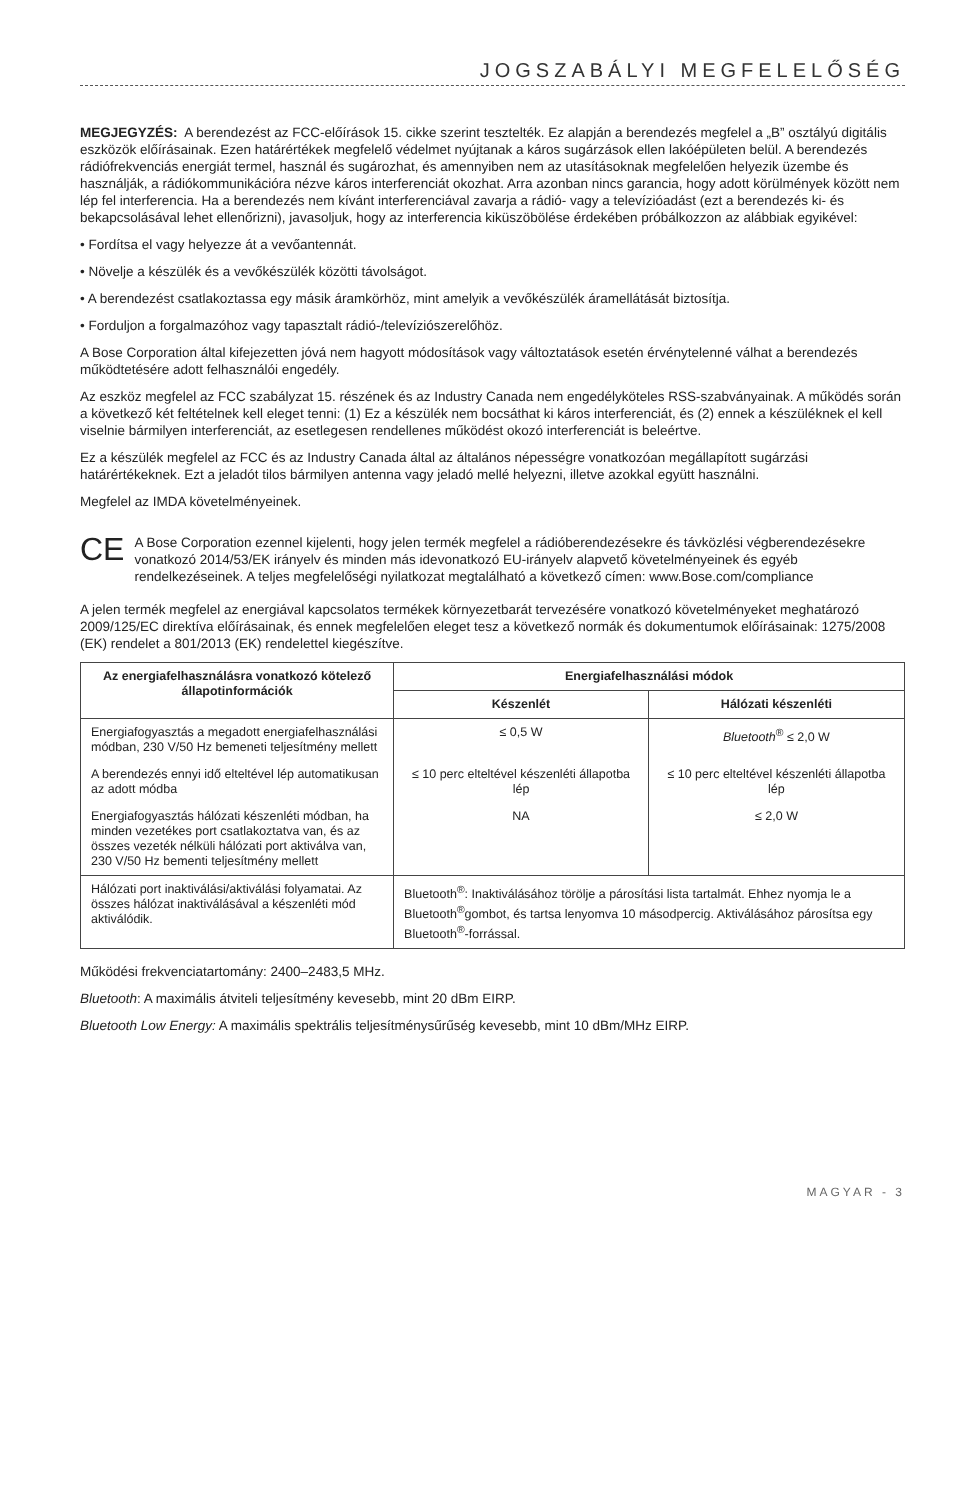JOGSZABÁLYI MEGFELELŐSÉG
MEGJEGYZÉS: A berendezést az FCC-előírások 15. cikke szerint tesztelték. Ez alapján a berendezés megfelel a „B” osztályú digitális eszközök előírásainak. Ezen határértékek megfelelő védelmet nyújtanak a káros sugárzások ellen lakóépületen belül. A berendezés rádiófrekvenciás energiát termel, használ és sugározhat, és amennyiben nem az utasításoknak megfelelően helyezik üzembe és használják, a rádiókommunikációra nézve káros interferenciát okozhat. Arra azonban nincs garancia, hogy adott körülmények között nem lép fel interferencia. Ha a berendezés nem kívánt interferenciával zavarja a rádió- vagy a televízióadást (ezt a berendezés ki- és bekapcsolásával lehet ellenőrizni), javasoljuk, hogy az interferencia kiküszöbölése érdekében próbálkozzon az alábbiak egyikével:
• Fordítsa el vagy helyezze át a vevőantennát.
• Növelje a készülék és a vevőkészülék közötti távolságot.
• A berendezést csatlakoztassa egy másik áramkörhöz, mint amelyik a vevőkészülék áramellátását biztosítja.
• Forduljon a forgalmazóhoz vagy tapasztalt rádió-/televíziószerelőhöz.
A Bose Corporation által kifejezetten jóvá nem hagyott módosítások vagy változtatások esetén érvénytelenné válhat a berendezés működtetésére adott felhasználói engedély.
Az eszköz megfelel az FCC szabályzat 15. részének és az Industry Canada nem engedélyköteles RSS-szabványainak. A működés során a következő két feltételnek kell eleget tenni: (1) Ez a készülék nem bocsáthat ki káros interferenciát, és (2) ennek a készüléknek el kell viselnie bármilyen interferenciát, az esetlegesen rendellenes működést okozó interferenciát is beleértve.
Ez a készülék megfelel az FCC és az Industry Canada által az általános népességre vonatkozóan megállapított sugárzási határértékeknek. Ezt a jeladót tilos bármilyen antenna vagy jeladó mellé helyezni, illetve azokkal együtt használni.
Megfelel az IMDA követelményeinek.
CE
A Bose Corporation ezennel kijelenti, hogy jelen termék megfelel a rádióberendezésekre és távközlési végberendezésekre vonatkozó 2014/53/EK irányelv és minden más idevonatkozó EU-irányelv alapvető követelményeinek és egyéb rendelkezéseinek. A teljes megfelelőségi nyilatkozat megtalálható a következő címen: www.Bose.com/compliance
A jelen termék megfelel az energiával kapcsolatos termékek környezetbarát tervezésére vonatkozó követelményeket meghatározó 2009/125/EC direktíva előírásainak, és ennek megfelelően eleget tesz a következő normák és dokumentumok előírásainak: 1275/2008 (EK) rendelet a 801/2013 (EK) rendelettel kiegészítve.
| Az energiafelhasználásra vonatkozó kötelező állapotinformációk | Energiafelhasználási módok | |
| --- | --- | --- |
| | Készenlét | Hálózati készenléti |
| Energiafogyasztás a megadott energiafelhasználási módban, 230 V/50 Hz bemeneti teljesítmény mellett | ≤ 0,5 W | Bluetooth<sup>®</sup> ≤ 2,0 W |
| A berendezés ennyi idő elteltével lép automatikusan az adott módba | ≤ 10 perc elteltével készenléti állapotba lép | ≤ 10 perc elteltével készenléti állapotba lép |
| Energiafogyasztás hálózati készenléti módban, ha minden vezetékes port csatlakoztatva van, és az összes vezeték nélküli hálózati port aktiválva van, 230 V/50 Hz bementi teljesítmény mellett | NA | ≤ 2,0 W |
| Hálózati port inaktiválási/aktiválási folyamatai. Az összes hálózat inaktiválásával a készenléti mód aktiválódik. | Bluetooth<sup>®</sup>: Inaktiválásához törölje a párosítási lista tartalmát. Ehhez nyomja le a Bluetooth<sup>®</sup>gombot, és tartsa lenyomva 10 másodpercig. Aktiválásához párosítsa egy Bluetooth<sup>®</sup>-forrással. | |
Működési frekvenciatartomány: 2400–2483,5 MHz.
Bluetooth: A maximális átviteli teljesítmény kevesebb, mint 20 dBm EIRP.
Bluetooth Low Energy: A maximális spektrális teljesítménysűrűség kevesebb, mint 10 dBm/MHz EIRP.
MAGYAR - 3